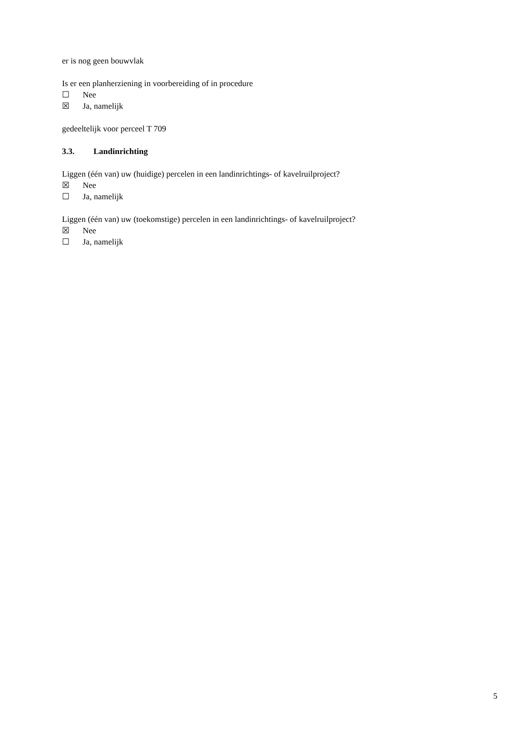er is nog geen bouwvlak
Is er een planherziening in voorbereiding of in procedure
☐ Nee
☒ Ja, namelijk
gedeeltelijk voor perceel T 709
3.3. Landinrichting
Liggen (één van) uw (huidige) percelen in een landinrichtings- of kavelruilproject?
☒ Nee
☐ Ja, namelijk
Liggen (één van) uw (toekomstige) percelen in een landinrichtings- of kavelruilproject?
☒ Nee
☐ Ja, namelijk
5